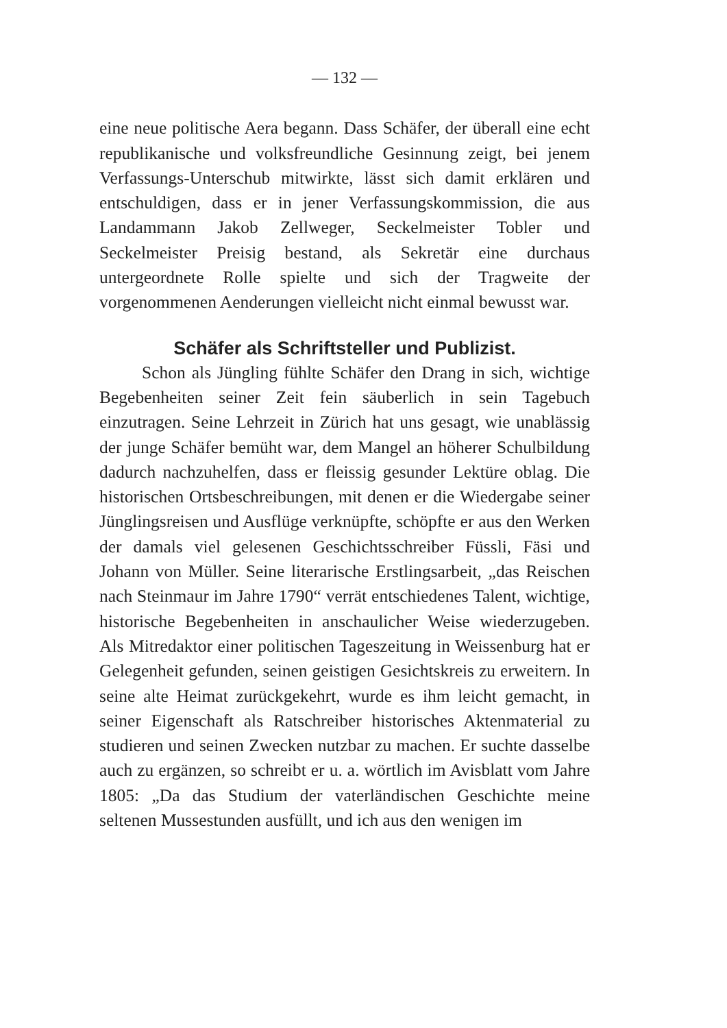— 132 —
eine neue politische Aera begann. Dass Schäfer, der überall eine echt republikanische und volksfreundliche Gesinnung zeigt, bei jenem Verfassungs-Unterschub mitwirkte, lässt sich damit erklären und entschuldigen, dass er in jener Verfassungskommission, die aus Landammann Jakob Zellweger, Seckelmeister Tobler und Seckelmeister Preisig bestand, als Sekretär eine durchaus untergeordnete Rolle spielte und sich der Tragweite der vorgenommenen Aenderungen vielleicht nicht einmal bewusst war.
Schäfer als Schriftsteller und Publizist.
Schon als Jüngling fühlte Schäfer den Drang in sich, wichtige Begebenheiten seiner Zeit fein säuberlich in sein Tagebuch einzutragen. Seine Lehrzeit in Zürich hat uns gesagt, wie unablässig der junge Schäfer bemüht war, dem Mangel an höherer Schulbildung dadurch nachzuhelfen, dass er fleissig gesunder Lektüre oblag. Die historischen Ortsbeschreibungen, mit denen er die Wiedergabe seiner Jünglingsreisen und Ausflüge verknüpfte, schöpfte er aus den Werken der damals viel gelesenen Geschichtsschreiber Füssli, Fäsi und Johann von Müller. Seine literarische Erstlingsarbeit, „das Reischen nach Steinmaur im Jahre 1790“ verrät entschiedenes Talent, wichtige, historische Begebenheiten in anschaulicher Weise wiederzugeben. Als Mitredaktor einer politischen Tageszeitung in Weissenburg hat er Gelegenheit gefunden, seinen geistigen Gesichtskreis zu erweitern. In seine alte Heimat zurückgekehrt, wurde es ihm leicht gemacht, in seiner Eigenschaft als Ratschreiber historisches Aktenmaterial zu studieren und seinen Zwecken nutzbar zu machen. Er suchte dasselbe auch zu ergänzen, so schreibt er u. a. wörtlich im Avisblatt vom Jahre 1805: „Da das Studium der vaterländischen Geschichte meine seltenen Mussestunden ausfüllt, und ich aus den wenigen im